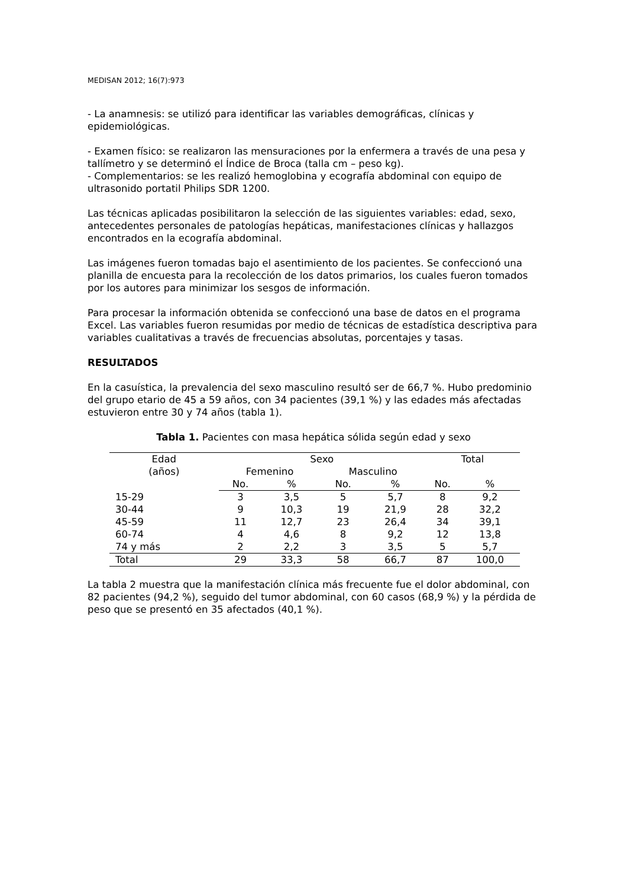MEDISAN 2012; 16(7):973
- La anamnesis: se utilizó para identificar las variables demográficas, clínicas y epidemiológicas.
- Examen físico: se realizaron las mensuraciones por la enfermera a través de una pesa y tallímetro y se determinó el Índice de Broca (talla cm – peso kg).
- Complementarios: se les realizó hemoglobina y ecografía abdominal con equipo de ultrasonido portatil Philips SDR 1200.
Las técnicas aplicadas posibilitaron la selección de las siguientes variables: edad, sexo, antecedentes personales de patologías hepáticas, manifestaciones clínicas y hallazgos encontrados en la ecografía abdominal.
Las imágenes fueron tomadas bajo el asentimiento de los pacientes. Se confeccionó una planilla de encuesta para la recolección de los datos primarios, los cuales fueron tomados por los autores para minimizar los sesgos de información.
Para procesar la información obtenida se confeccionó una base de datos en el programa Excel. Las variables fueron resumidas por medio de técnicas de estadística descriptiva para variables cualitativas a través de frecuencias absolutas, porcentajes y tasas.
RESULTADOS
En la casuística, la prevalencia del sexo masculino resultó ser de 66,7 %. Hubo predominio del grupo etario de 45 a 59 años, con 34 pacientes (39,1 %) y las edades más afectadas estuvieron entre 30 y 74 años (tabla 1).
Tabla 1. Pacientes con masa hepática sólida según edad y sexo
| Edad (años) | Sexo | | | | Total | |
| --- | --- | --- | --- | --- | --- | --- |
| | Femenino | | Masculino | | | |
| | No. | % | No. | % | No. | % |
| 15-29 | 3 | 3,5 | 5 | 5,7 | 8 | 9,2 |
| 30-44 | 9 | 10,3 | 19 | 21,9 | 28 | 32,2 |
| 45-59 | 11 | 12,7 | 23 | 26,4 | 34 | 39,1 |
| 60-74 | 4 | 4,6 | 8 | 9,2 | 12 | 13,8 |
| 74 y más | 2 | 2,2 | 3 | 3,5 | 5 | 5,7 |
| Total | 29 | 33,3 | 58 | 66,7 | 87 | 100,0 |
La tabla 2 muestra que la manifestación clínica más frecuente fue el dolor abdominal, con 82 pacientes (94,2 %), seguido del tumor abdominal, con 60 casos (68,9 %) y la pérdida de peso que se presentó en 35 afectados (40,1 %).